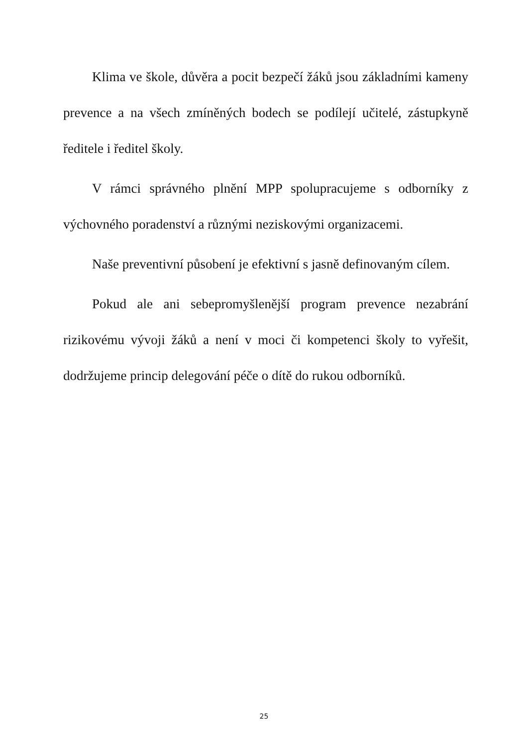Klima ve škole, důvěra a pocit bezpečí žáků jsou základními kameny prevence a na všech zmíněných bodech se podílejí učitelé, zástupkyně ředitele i ředitel školy.
V rámci správného plnění MPP spolupracujeme s odborníky z výchovného poradenství a různými neziskovými organizacemi.
Naše preventivní působení je efektivní s jasně definovaným cílem.
Pokud ale ani sebepromyšlenější program prevence nezabrání rizikovému vývoji žáků a není v moci či kompetenci školy to vyřešit, dodržujeme princip delegování péče o dítě do rukou odborníků.
25